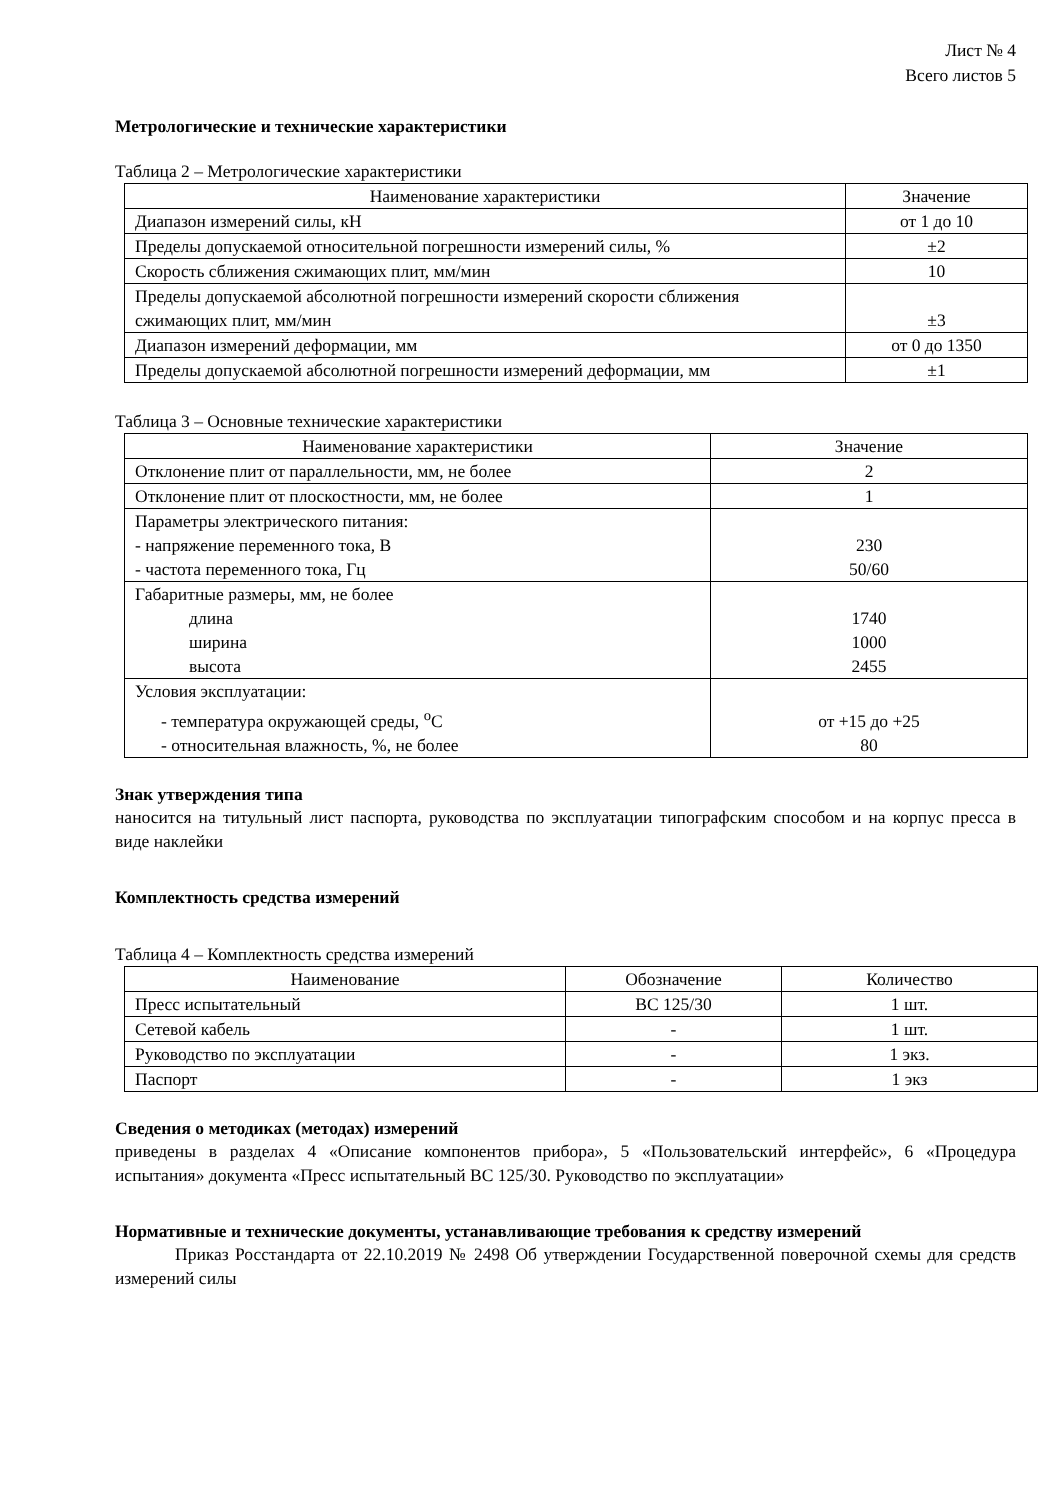Лист № 4
Всего листов 5
Метрологические и технические характеристики
Таблица 2 – Метрологические характеристики
| Наименование характеристики | Значение |
| --- | --- |
| Диапазон измерений силы, кН | от 1 до 10 |
| Пределы допускаемой относительной погрешности измерений силы, % | ±2 |
| Скорость сближения сжимающих плит, мм/мин | 10 |
| Пределы допускаемой абсолютной погрешности измерений скорости сближения сжимающих плит, мм/мин | ±3 |
| Диапазон измерений деформации, мм | от 0 до 1350 |
| Пределы допускаемой абсолютной погрешности измерений деформации, мм | ±1 |
Таблица 3 – Основные технические характеристики
| Наименование характеристики | Значение |
| --- | --- |
| Отклонение плит от параллельности, мм, не более | 2 |
| Отклонение плит от плоскостности, мм, не более | 1 |
| Параметры электрического питания: - напряжение переменного тока, В - частота переменного тока, Гц | 230 50/60 |
| Габаритные размеры, мм, не более длина ширина высота | 1740 1000 2455 |
| Условия эксплуатации: - температура окружающей среды, <sup>о</sup>С - относительная влажность, %, не более | от +15 до +25 80 |
Знак утверждения типа
наносится на титульный лист паспорта, руководства по эксплуатации типографским способом и на корпус пресса в виде наклейки
Комплектность средства измерений
Таблица 4 – Комплектность средства измерений
| Наименование | Обозначение | Количество |
| --- | --- | --- |
| Пресс испытательный | BC 125/30 | 1 шт. |
| Сетевой кабель | - | 1 шт. |
| Руководство по эксплуатации | - | 1 экз. |
| Паспорт | - | 1 экз |
Сведения о методиках (методах) измерений
приведены в разделах 4 «Описание компонентов прибора», 5 «Пользовательский интерфейс», 6 «Процедура испытания» документа «Пресс испытательный BC 125/30. Руководство по эксплуатации»
Нормативные и технические документы, устанавливающие требования к средству измерений
Приказ Росстандарта от 22.10.2019 № 2498 Об утверждении Государственной поверочной схемы для средств измерений силы